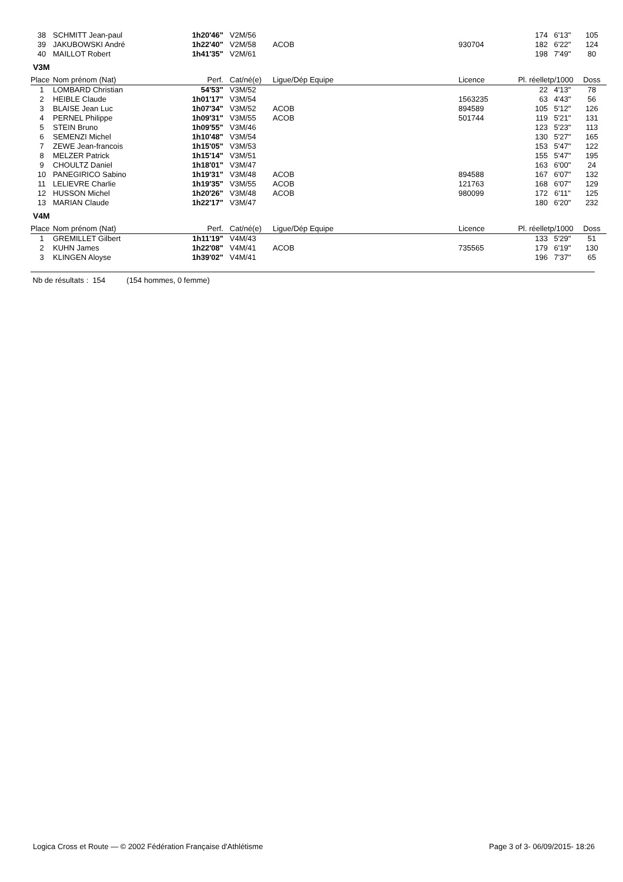| 38 | SCHMITT Jean-paul | 1h20'46" | V2M/56 | | | | 174 | 6'13" | 105 |
| 39 | JAKUBOWSKI André | 1h22'40" | V2M/58 | ACOB | | 930704 | 182 | 6'22" | 124 |
| 40 | MAILLOT Robert | 1h41'35" | V2M/61 | | | | 198 | 7'49" | 80 |
V3M
| Place | Nom prénom (Nat) | Perf. | Cat/né(e) | Ligue/Dép Equipe | | Licence | Pl. réelle | tp/1000 | Doss |
| --- | --- | --- | --- | --- | --- | --- | --- | --- | --- |
| 1 | LOMBARD Christian | 54'53" | V3M/52 | | | | 22 | 4'13" | 78 |
| 2 | HEIBLE Claude | 1h01'17" | V3M/54 | | | 1563235 | 63 | 4'43" | 56 |
| 3 | BLAISE Jean Luc | 1h07'34" | V3M/52 | ACOB | | 894589 | 105 | 5'12" | 126 |
| 4 | PERNEL Philippe | 1h09'31" | V3M/55 | ACOB | | 501744 | 119 | 5'21" | 131 |
| 5 | STEIN Bruno | 1h09'55" | V3M/46 | | | | 123 | 5'23" | 113 |
| 6 | SEMENZI Michel | 1h10'48" | V3M/54 | | | | 130 | 5'27" | 165 |
| 7 | ZEWE Jean-francois | 1h15'05" | V3M/53 | | | | 153 | 5'47" | 122 |
| 8 | MELZER Patrick | 1h15'14" | V3M/51 | | | | 155 | 5'47" | 195 |
| 9 | CHOULTZ Daniel | 1h18'01" | V3M/47 | | | | 163 | 6'00" | 24 |
| 10 | PANEGIRICO Sabino | 1h19'31" | V3M/48 | ACOB | | 894588 | 167 | 6'07" | 132 |
| 11 | LELIEVRE Charlie | 1h19'35" | V3M/55 | ACOB | | 121763 | 168 | 6'07" | 129 |
| 12 | HUSSON Michel | 1h20'26" | V3M/48 | ACOB | | 980099 | 172 | 6'11" | 125 |
| 13 | MARIAN Claude | 1h22'17" | V3M/47 | | | | 180 | 6'20" | 232 |
V4M
| Place | Nom prénom (Nat) | Perf. | Cat/né(e) | Ligue/Dép Equipe | | Licence | Pl. réelle | tp/1000 | Doss |
| --- | --- | --- | --- | --- | --- | --- | --- | --- | --- |
| 1 | GREMILLET Gilbert | 1h11'19" | V4M/43 | | | | 133 | 5'29" | 51 |
| 2 | KUHN James | 1h22'08" | V4M/41 | ACOB | | 735565 | 179 | 6'19" | 130 |
| 3 | KLINGEN Aloyse | 1h39'02" | V4M/41 | | | | 196 | 7'37" | 65 |
Nb de résultats : 154 (154 hommes, 0 femme)
Logica Cross et Route — © 2002 Fédération Française d'Athlétisme Page 3 of 3- 06/09/2015- 18:26